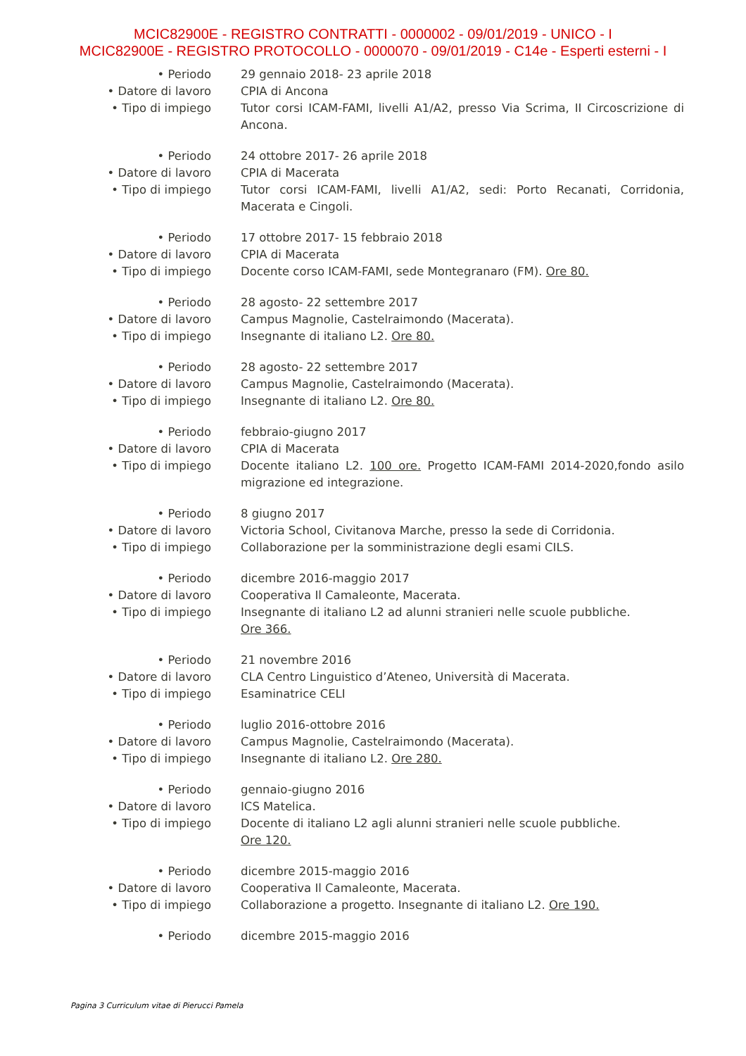MCIC82900E - REGISTRO CONTRATTI - 0000002 - 09/01/2019 - UNICO - I
MCIC82900E - REGISTRO PROTOCOLLO - 0000070 - 09/01/2019 - C14e - Esperti esterni - I
• Periodo 29 gennaio 2018- 23 aprile 2018
• Datore di lavoro CPIA di Ancona
• Tipo di impiego Tutor corsi ICAM-FAMI, livelli A1/A2, presso Via Scrima, II Circoscrizione di Ancona.
• Periodo 24 ottobre 2017- 26 aprile 2018
• Datore di lavoro CPIA di Macerata
• Tipo di impiego Tutor corsi ICAM-FAMI, livelli A1/A2, sedi: Porto Recanati, Corridonia, Macerata e Cingoli.
• Periodo 17 ottobre 2017- 15 febbraio 2018
• Datore di lavoro CPIA di Macerata
• Tipo di impiego Docente corso ICAM-FAMI, sede Montegranaro (FM). Ore 80.
• Periodo 28 agosto- 22 settembre 2017
• Datore di lavoro Campus Magnolie, Castelraimondo (Macerata).
• Tipo di impiego Insegnante di italiano L2. Ore 80.
• Periodo 28 agosto- 22 settembre 2017
• Datore di lavoro Campus Magnolie, Castelraimondo (Macerata).
• Tipo di impiego Insegnante di italiano L2. Ore 80.
• Periodo febbraio-giugno 2017
• Datore di lavoro CPIA di Macerata
• Tipo di impiego Docente italiano L2. 100 ore. Progetto ICAM-FAMI 2014-2020,fondo asilo migrazione ed integrazione.
• Periodo 8 giugno 2017
• Datore di lavoro Victoria School, Civitanova Marche, presso la sede di Corridonia.
• Tipo di impiego Collaborazione per la somministrazione degli esami CILS.
• Periodo dicembre 2016-maggio 2017
• Datore di lavoro Cooperativa Il Camaleonte, Macerata.
• Tipo di impiego Insegnante di italiano L2 ad alunni stranieri nelle scuole pubbliche.
Ore 366.
• Periodo 21 novembre 2016
• Datore di lavoro CLA Centro Linguistico d’Ateneo, Università di Macerata.
• Tipo di impiego Esaminatrice CELI
• Periodo luglio 2016-ottobre 2016
• Datore di lavoro Campus Magnolie, Castelraimondo (Macerata).
• Tipo di impiego Insegnante di italiano L2. Ore 280.
• Periodo gennaio-giugno 2016
• Datore di lavoro ICS Matelica.
• Tipo di impiego Docente di italiano L2 agli alunni stranieri nelle scuole pubbliche.
Ore 120.
• Periodo dicembre 2015-maggio 2016
• Datore di lavoro Cooperativa Il Camaleonte, Macerata.
• Tipo di impiego Collaborazione a progetto. Insegnante di italiano L2. Ore 190.
• Periodo dicembre 2015-maggio 2016
Pagina 3 Curriculum vitae di Pierucci Pamela